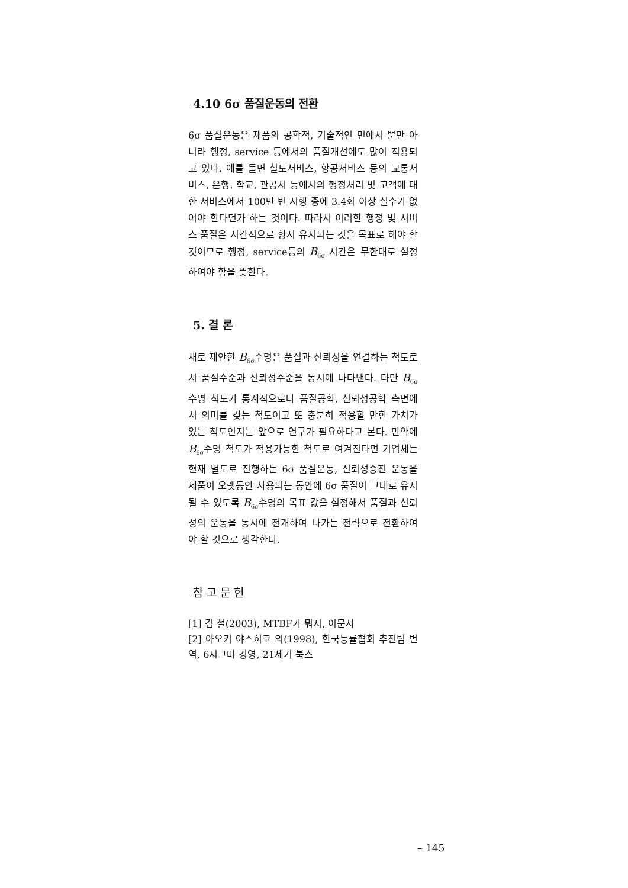4.10 6σ 품질운동의 전환
6σ 품질운동은 제품의 공학적, 기술적인 면에서 뿐만 아니라 행정, service 등에서의 품질개선에도 많이 적용되고 있다. 예를 들면 철도서비스, 항공서비스 등의 교통서비스, 은행, 학교, 관공서 등에서의 행정처리 및 고객에 대한 서비스에서 100만 번 시행 중에 3.4회 이상 실수가 없어야 한다던가 하는 것이다. 따라서 이러한 행정 및 서비스 품질은 시간적으로 항시 유지되는 것을 목표로 해야 할 것이므로 행정, service등의 B<sub>6σ</sub> 시간은 무한대로 설정하여야 함을 뜻한다.
5. 결 론
새로 제안한 B<sub>6σ</sub>수명은 품질과 신뢰성을 연결하는 척도로서 품질수준과 신뢰성수준을 동시에 나타낸다. 다만 B<sub>6σ</sub>수명 척도가 통계적으로나 품질공학, 신뢰성공학 측면에서 의미를 갖는 척도이고 또 충분히 적용할 만한 가치가 있는 척도인지는 앞으로 연구가 필요하다고 본다. 만약에 B<sub>6σ</sub>수명 척도가 적용가능한 척도로 여겨진다면 기업체는 현재 별도로 진행하는 6σ 품질운동, 신뢰성증진 운동을 제품이 오랫동안 사용되는 동안에 6σ 품질이 그대로 유지될 수 있도록 B<sub>6σ</sub>수명의 목표 값을 설정해서 품질과 신뢰성의 운동을 동시에 전개하여 나가는 전략으로 전환하여야 할 것으로 생각한다.
참 고 문 헌
[1] 김 철(2003), MTBF가 뭐지, 이문사
[2] 아오키 야스히코 외(1998), 한국능률협회 추진팀 번역, 6시그마 경영, 21세기 북스
– 145